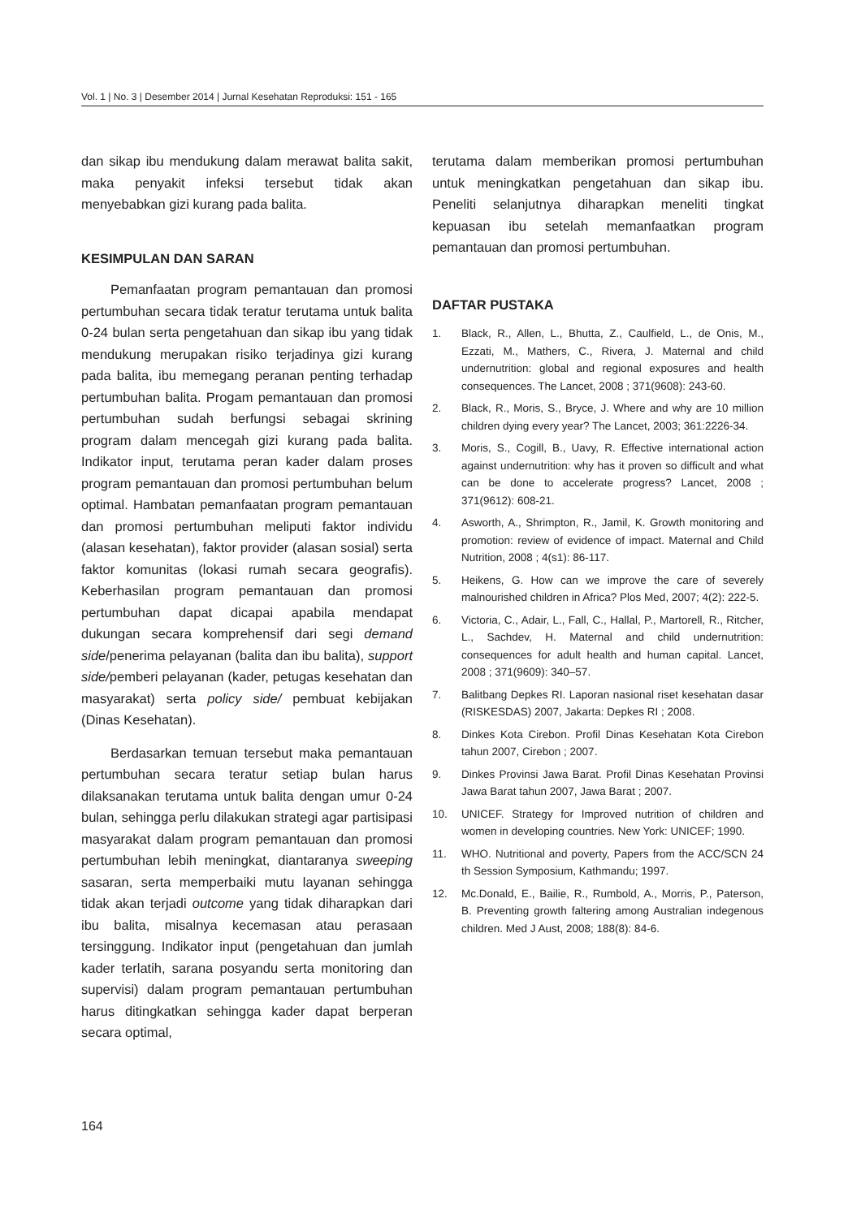Vol. 1 | No. 3 | Desember 2014 | Jurnal Kesehatan Reproduksi: 151 - 165
dan sikap ibu mendukung dalam merawat balita sakit, maka penyakit infeksi tersebut tidak akan menyebabkan gizi kurang pada balita.
KESIMPULAN DAN SARAN
Pemanfaatan program pemantauan dan promosi pertumbuhan secara tidak teratur terutama untuk balita 0-24 bulan serta pengetahuan dan sikap ibu yang tidak mendukung merupakan risiko terjadinya gizi kurang pada balita, ibu memegang peranan penting terhadap pertumbuhan balita. Progam pemantauan dan promosi pertumbuhan sudah berfungsi sebagai skrining program dalam mencegah gizi kurang pada balita. Indikator input, terutama peran kader dalam proses program pemantauan dan promosi pertumbuhan belum optimal. Hambatan pemanfaatan program pemantauan dan promosi pertumbuhan meliputi faktor individu (alasan kesehatan), faktor provider (alasan sosial) serta faktor komunitas (lokasi rumah secara geografis). Keberhasilan program pemantauan dan promosi pertumbuhan dapat dicapai apabila mendapat dukungan secara komprehensif dari segi demand side/penerima pelayanan (balita dan ibu balita), support side/pemberi pelayanan (kader, petugas kesehatan dan masyarakat) serta policy side/ pembuat kebijakan (Dinas Kesehatan).
Berdasarkan temuan tersebut maka pemantauan pertumbuhan secara teratur setiap bulan harus dilaksanakan terutama untuk balita dengan umur 0-24 bulan, sehingga perlu dilakukan strategi agar partisipasi masyarakat dalam program pemantauan dan promosi pertumbuhan lebih meningkat, diantaranya sweeping sasaran, serta memperbaiki mutu layanan sehingga tidak akan terjadi outcome yang tidak diharapkan dari ibu balita, misalnya kecemasan atau perasaan tersinggung. Indikator input (pengetahuan dan jumlah kader terlatih, sarana posyandu serta monitoring dan supervisi) dalam program pemantauan pertumbuhan harus ditingkatkan sehingga kader dapat berperan secara optimal,
terutama dalam memberikan promosi pertumbuhan untuk meningkatkan pengetahuan dan sikap ibu. Peneliti selanjutnya diharapkan meneliti tingkat kepuasan ibu setelah memanfaatkan program pemantauan dan promosi pertumbuhan.
DAFTAR PUSTAKA
1. Black, R., Allen, L., Bhutta, Z., Caulfield, L., de Onis, M., Ezzati, M., Mathers, C., Rivera, J. Maternal and child undernutrition: global and regional exposures and health consequences. The Lancet, 2008 ; 371(9608): 243-60.
2. Black, R., Moris, S., Bryce, J. Where and why are 10 million children dying every year? The Lancet, 2003; 361:2226-34.
3. Moris, S., Cogill, B., Uavy, R. Effective international action against undernutrition: why has it proven so difficult and what can be done to accelerate progress? Lancet, 2008 ; 371(9612): 608-21.
4. Asworth, A., Shrimpton, R., Jamil, K. Growth monitoring and promotion: review of evidence of impact. Maternal and Child Nutrition, 2008 ; 4(s1): 86-117.
5. Heikens, G. How can we improve the care of severely malnourished children in Africa? Plos Med, 2007; 4(2): 222-5.
6. Victoria, C., Adair, L., Fall, C., Hallal, P., Martorell, R., Ritcher, L., Sachdev, H. Maternal and child undernutrition: consequences for adult health and human capital. Lancet, 2008 ; 371(9609): 340–57.
7. Balitbang Depkes RI. Laporan nasional riset kesehatan dasar (RISKESDAS) 2007, Jakarta: Depkes RI ; 2008.
8. Dinkes Kota Cirebon. Profil Dinas Kesehatan Kota Cirebon tahun 2007, Cirebon ; 2007.
9. Dinkes Provinsi Jawa Barat. Profil Dinas Kesehatan Provinsi Jawa Barat tahun 2007, Jawa Barat ; 2007.
10. UNICEF. Strategy for Improved nutrition of children and women in developing countries. New York: UNICEF; 1990.
11. WHO. Nutritional and poverty, Papers from the ACC/SCN 24 th Session Symposium, Kathmandu; 1997.
12. Mc.Donald, E., Bailie, R., Rumbold, A., Morris, P., Paterson, B. Preventing growth faltering among Australian indegenous children. Med J Aust, 2008; 188(8): 84-6.
164